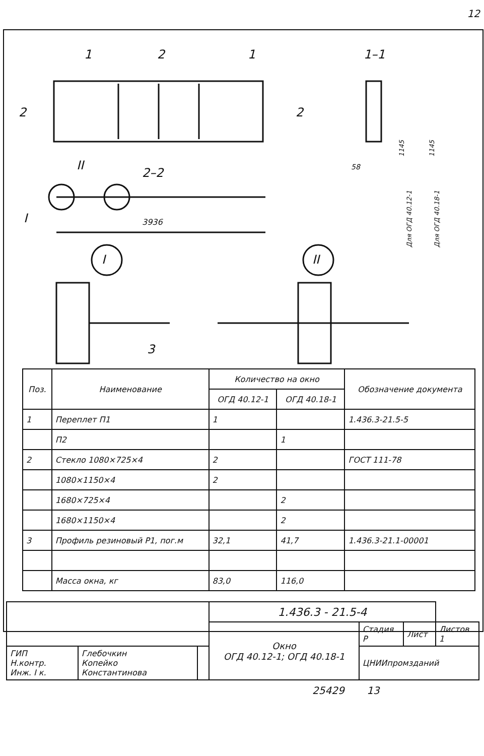12
1
2
1
1–1
2
2
II
2–2
I
3936
I
II
3
58
1145
1145
Для ОГД 40.12-1
Для ОГД 40.18-1
| Поз. | Наименование | Количество на окно | | Обозначение документа |
| --- | --- | --- | --- | --- |
| | | ОГД 40.12-1 | ОГД 40.18-1 | |
| 1 | Переплет П1 | 1 | | 1.436.3-21.5-5 |
| | П2 | | 1 | |
| 2 | Стекло 1080×725×4 | 2 | | ГОСТ 111-78 |
| | 1080×1150×4 | 2 | | |
| | 1680×725×4 | | 2 | |
| | 1680×1150×4 | | 2 | |
| 3 | Профиль резиновый Р1, пог.м | 32,1 | 41,7 | 1.436.3-21.1-00001 |
| | Масса окна, кг | 83,0 | 116,0 | |
| | | | 1.436.3 - 21.5-4 | | | |
| | | | Окно ОГД 40.12-1; ОГД 40.18-1 | Стадия Р | Лист | Листов 1 |
| | | | | ЦНИИпромзданий | | |
| ГИП Н.контр. Инж. I к. | Глебочкин Копейко Константинова | | | | | |
25429 13